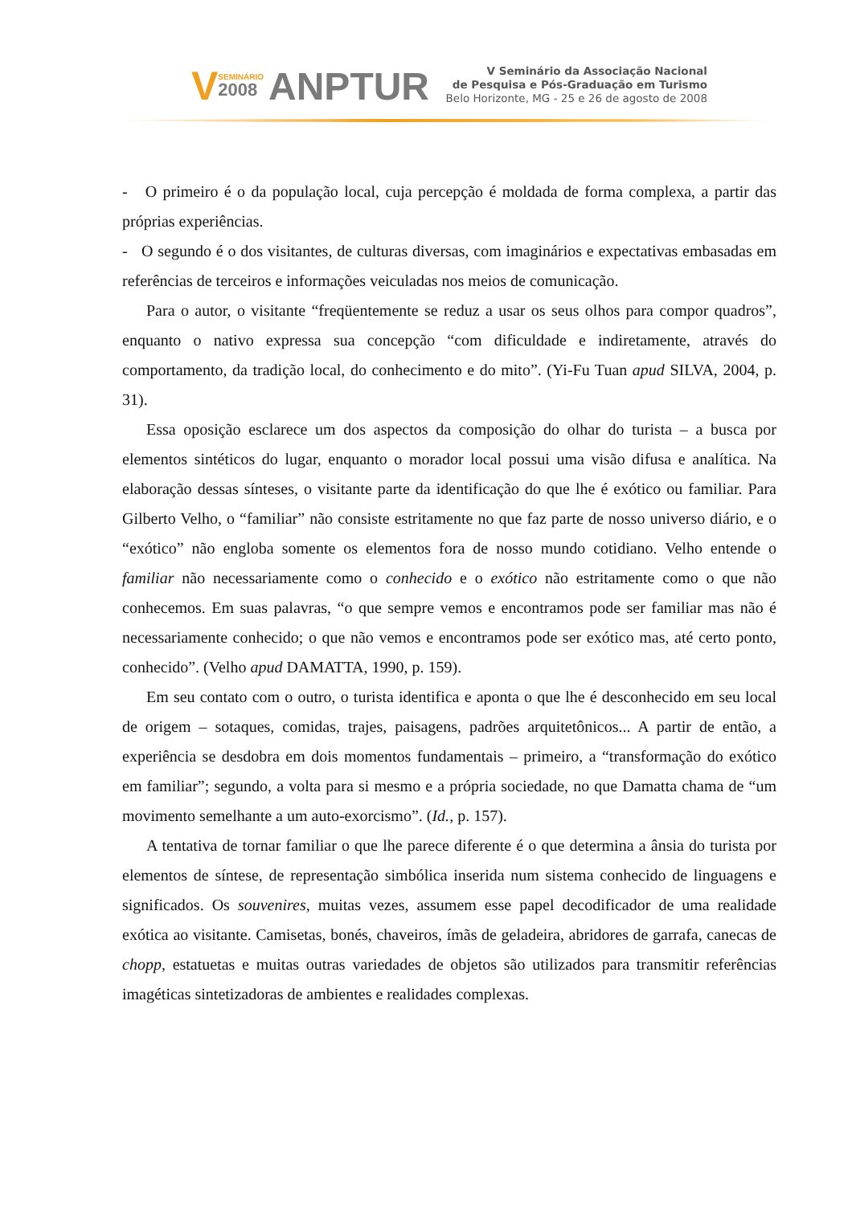V
SEMINÁRIO
2008
ANPTUR
V Seminário da Associação Nacional
de Pesquisa e Pós-Graduação em Turismo
Belo Horizonte, MG - 25 e 26 de agosto de 2008
- O primeiro é o da população local, cuja percepção é moldada de forma complexa, a partir das próprias experiências.
- O segundo é o dos visitantes, de culturas diversas, com imaginários e expectativas embasadas em referências de terceiros e informações veiculadas nos meios de comunicação.
Para o autor, o visitante “freqüentemente se reduz a usar os seus olhos para compor quadros”, enquanto o nativo expressa sua concepção “com dificuldade e indiretamente, através do comportamento, da tradição local, do conhecimento e do mito”. (Yi-Fu Tuan apud SILVA, 2004, p. 31).
Essa oposição esclarece um dos aspectos da composição do olhar do turista – a busca por elementos sintéticos do lugar, enquanto o morador local possui uma visão difusa e analítica. Na elaboração dessas sínteses, o visitante parte da identificação do que lhe é exótico ou familiar. Para Gilberto Velho, o “familiar” não consiste estritamente no que faz parte de nosso universo diário, e o “exótico” não engloba somente os elementos fora de nosso mundo cotidiano. Velho entende o familiar não necessariamente como o conhecido e o exótico não estritamente como o que não conhecemos. Em suas palavras, “o que sempre vemos e encontramos pode ser familiar mas não é necessariamente conhecido; o que não vemos e encontramos pode ser exótico mas, até certo ponto, conhecido”. (Velho apud DAMATTA, 1990, p. 159).
Em seu contato com o outro, o turista identifica e aponta o que lhe é desconhecido em seu local de origem – sotaques, comidas, trajes, paisagens, padrões arquitetônicos... A partir de então, a experiência se desdobra em dois momentos fundamentais – primeiro, a “transformação do exótico em familiar”; segundo, a volta para si mesmo e a própria sociedade, no que Damatta chama de “um movimento semelhante a um auto-exorcismo”. (Id., p. 157).
A tentativa de tornar familiar o que lhe parece diferente é o que determina a ânsia do turista por elementos de síntese, de representação simbólica inserida num sistema conhecido de linguagens e significados. Os souvenires, muitas vezes, assumem esse papel decodificador de uma realidade exótica ao visitante. Camisetas, bonés, chaveiros, ímãs de geladeira, abridores de garrafa, canecas de chopp, estatuetas e muitas outras variedades de objetos são utilizados para transmitir referências imagéticas sintetizadoras de ambientes e realidades complexas.